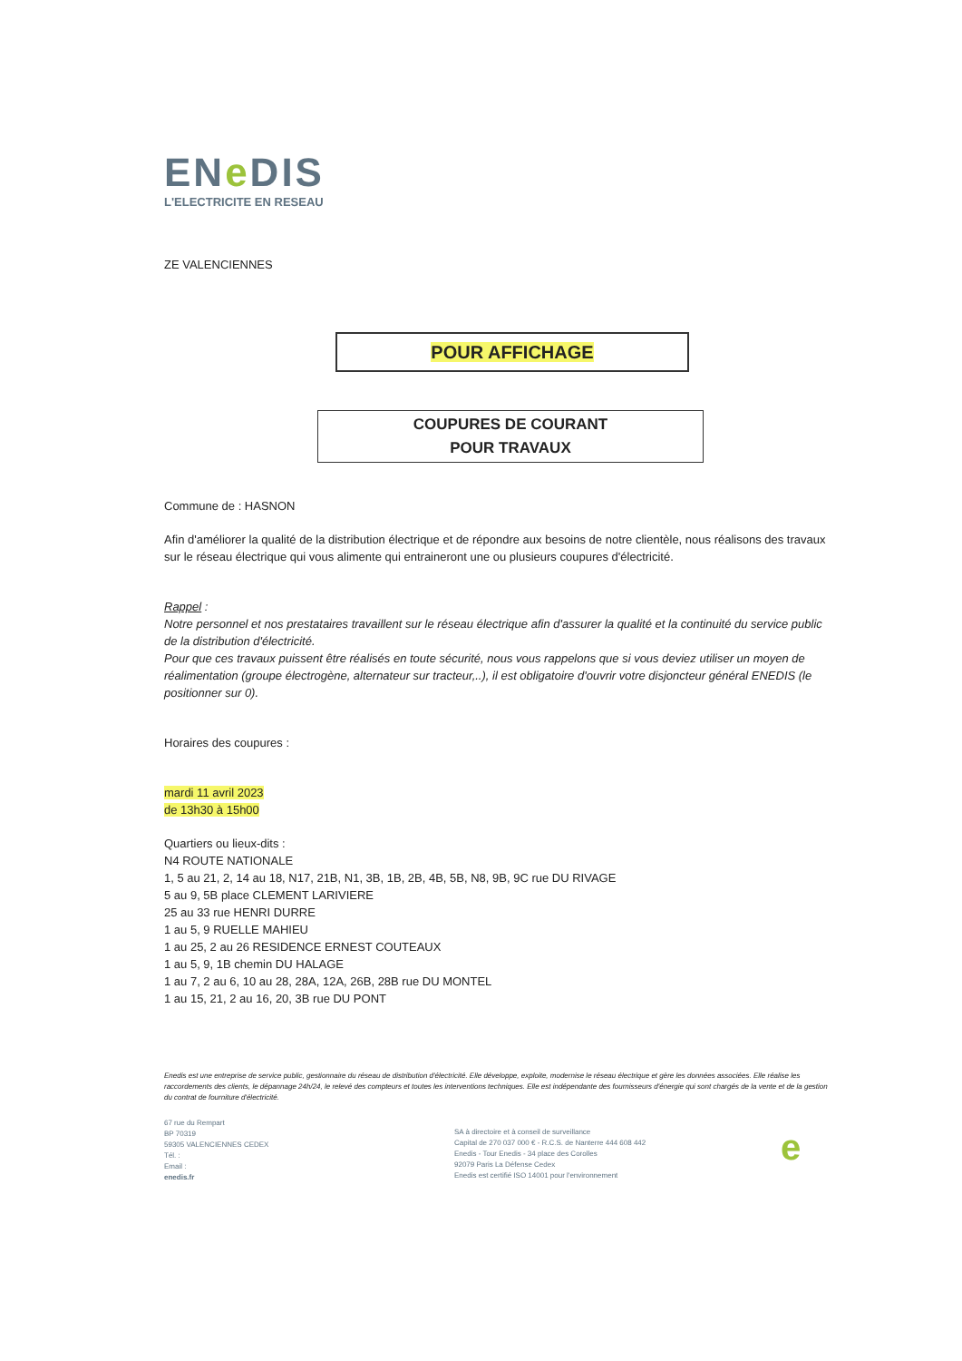ENe DIS
L'ELECTRICITE EN RESEAU
ZE VALENCIENNES
POUR AFFICHAGE
COUPURES DE COURANT
POUR TRAVAUX
Commune de : HASNON
Afin d'améliorer la qualité de la distribution électrique et de répondre aux besoins de notre clientèle, nous réalisons des travaux sur le réseau électrique qui vous alimente qui entraineront une ou plusieurs coupures d'électricité.
Rappel :
Notre personnel et nos prestataires travaillent sur le réseau électrique afin d'assurer la qualité et la continuité du service public de la distribution d'électricité.
Pour que ces travaux puissent être réalisés en toute sécurité, nous vous rappelons que si vous deviez utiliser un moyen de réalimentation (groupe électrogène, alternateur sur tracteur,..), il est obligatoire d'ouvrir votre disjoncteur général ENEDIS (le positionner sur 0).
Horaires des coupures :
mardi 11 avril 2023
de 13h30 à 15h00
Quartiers ou lieux-dits :
N4 ROUTE NATIONALE
1, 5 au 21, 2, 14 au 18, N17, 21B, N1, 3B, 1B, 2B, 4B, 5B, N8, 9B, 9C rue DU RIVAGE
5 au 9, 5B place CLEMENT LARIVIERE
25 au 33 rue HENRI DURRE
1 au 5, 9 RUELLE MAHIEU
1 au 25, 2 au 26 RESIDENCE ERNEST COUTEAUX
1 au 5, 9, 1B chemin DU HALAGE
1 au 7, 2 au 6, 10 au 28, 28A, 12A, 26B, 28B rue DU MONTEL
1 au 15, 21, 2 au 16, 20, 3B rue DU PONT
Enedis est une entreprise de service public, gestionnaire du réseau de distribution d'électricité. Elle développe, exploite, modernise le réseau électrique et gère les données associées. Elle réalise les raccordements des clients, le dépannage 24h/24, le relevé des compteurs et toutes les interventions techniques. Elle est indépendante des fournisseurs d'énergie qui sont chargés de la vente et de la gestion du contrat de fourniture d'électricité.
67 rue du Rempart
BP 70319
59305 VALENCIENNES CEDEX
Tél. :
Email :
enedis.fr
SA à directoire et à conseil de surveillance
Capital de 270 037 000 € - R.C.S. de Nanterre 444 608 442
Enedis - Tour Enedis - 34 place des Corolles
92079 Paris La Défense Cedex
Enedis est certifié ISO 14001 pour l'environnement
e